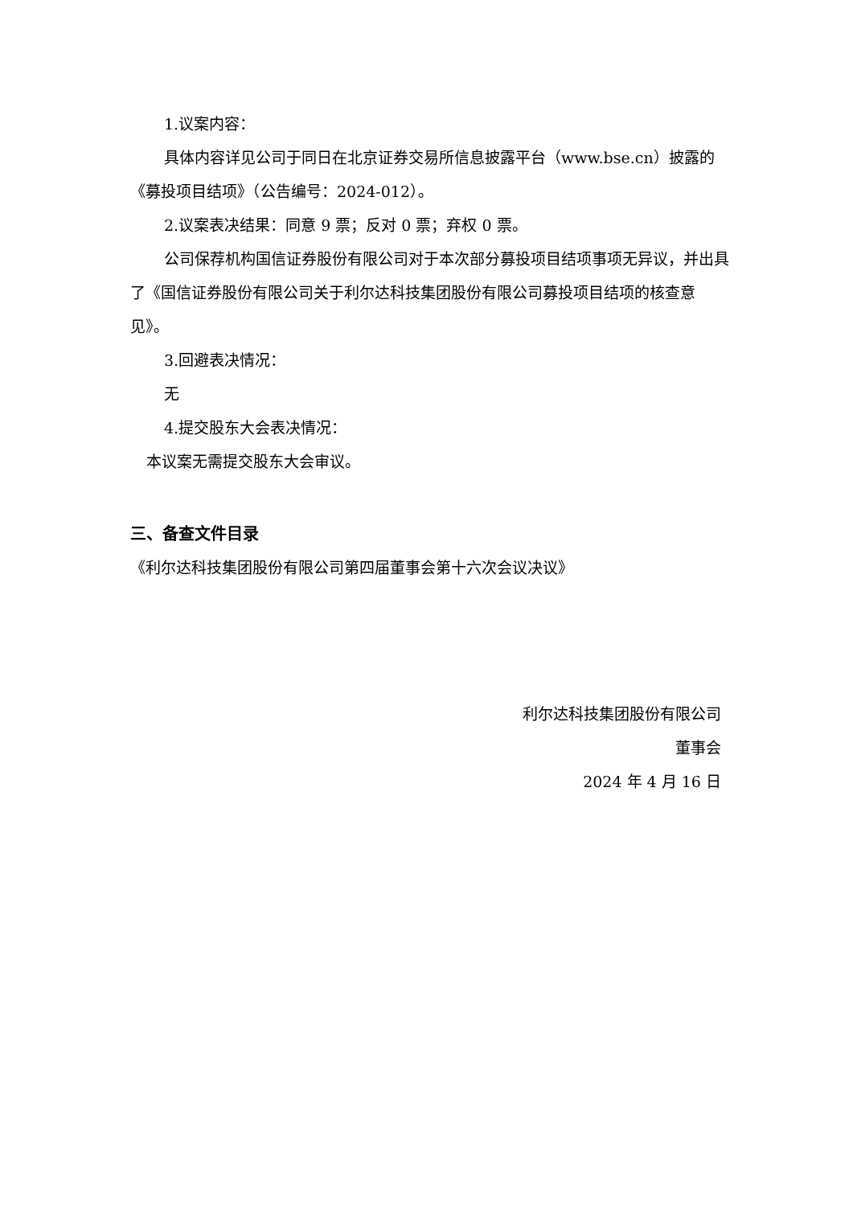1.议案内容：
具体内容详见公司于同日在北京证券交易所信息披露平台（www.bse.cn）披露的《募投项目结项》（公告编号：2024-012）。
2.议案表决结果：同意 9 票；反对 0 票；弃权 0 票。
公司保荐机构国信证券股份有限公司对于本次部分募投项目结项事项无异议，并出具了《国信证券股份有限公司关于利尔达科技集团股份有限公司募投项目结项的核查意见》。
3.回避表决情况：
无
4.提交股东大会表决情况：
本议案无需提交股东大会审议。
三、备查文件目录
《利尔达科技集团股份有限公司第四届董事会第十六次会议决议》
利尔达科技集团股份有限公司
董事会
2024 年 4 月 16 日